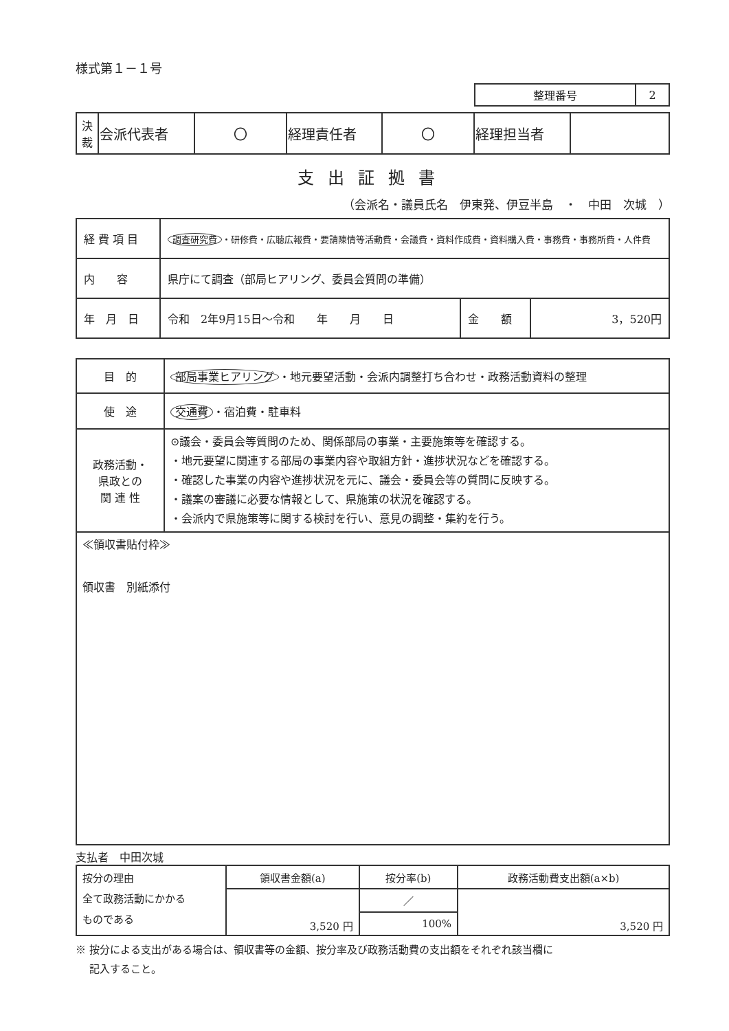様式第１－１号
| 整理番号 | 2 |
| 決 裁 | 会派代表者 | 〇 | 経理責任者 | 〇 | 経理担当者 | |
支出証拠書
（会派名・議員氏名　伊東発、伊豆半島　・　中田　次城　）
| 経 費 項 目 | 調査研究費 ・研修費・広聴広報費・要請陳情等活動費・会議費・資料作成費・資料購入費・事務費・事務所費・人件費 | | |
| 内 容 | 県庁にて調査（部局ヒアリング、委員会質問の準備） | | |
| 年 月 日 | 令和 2年9月15日～令和 年 月 日 | 金 額 | 3，520円 |
| 目 的 | 部局事業ヒアリング ・地元要望活動・会派内調整打ち合わせ・政務活動資料の整理 |
| 使 途 | 交通費 ・宿泊費・駐車料 |
| 政務活動・ 県政との 関 連 性 | ⊙議会・委員会等質問のため、関係部局の事業・主要施策等を確認する。 ・地元要望に関連する部局の事業内容や取組方針・進捗状況などを確認する。 ・確認した事業の内容や進捗状況を元に、議会・委員会等の質問に反映する。 ・議案の審議に必要な情報として、県施策の状況を確認する。 ・会派内で県施策等に関する検討を行い、意見の調整・集約を行う。 |
| ≪領収書貼付枠≫ 領収書 別紙添付 | |
支払者　中田次城
| 按分の理由 全て政務活動にかかる ものである | 領収書金額(a) | 按分率(b) | 政務活動費支出額(a×b) |
| | 3,520 円 | ／ | 3,520 円 |
| | | 100% | |
※ 按分による支出がある場合は、領収書等の金額、按分率及び政務活動費の支出額をそれぞれ該当欄に
　 記入すること。